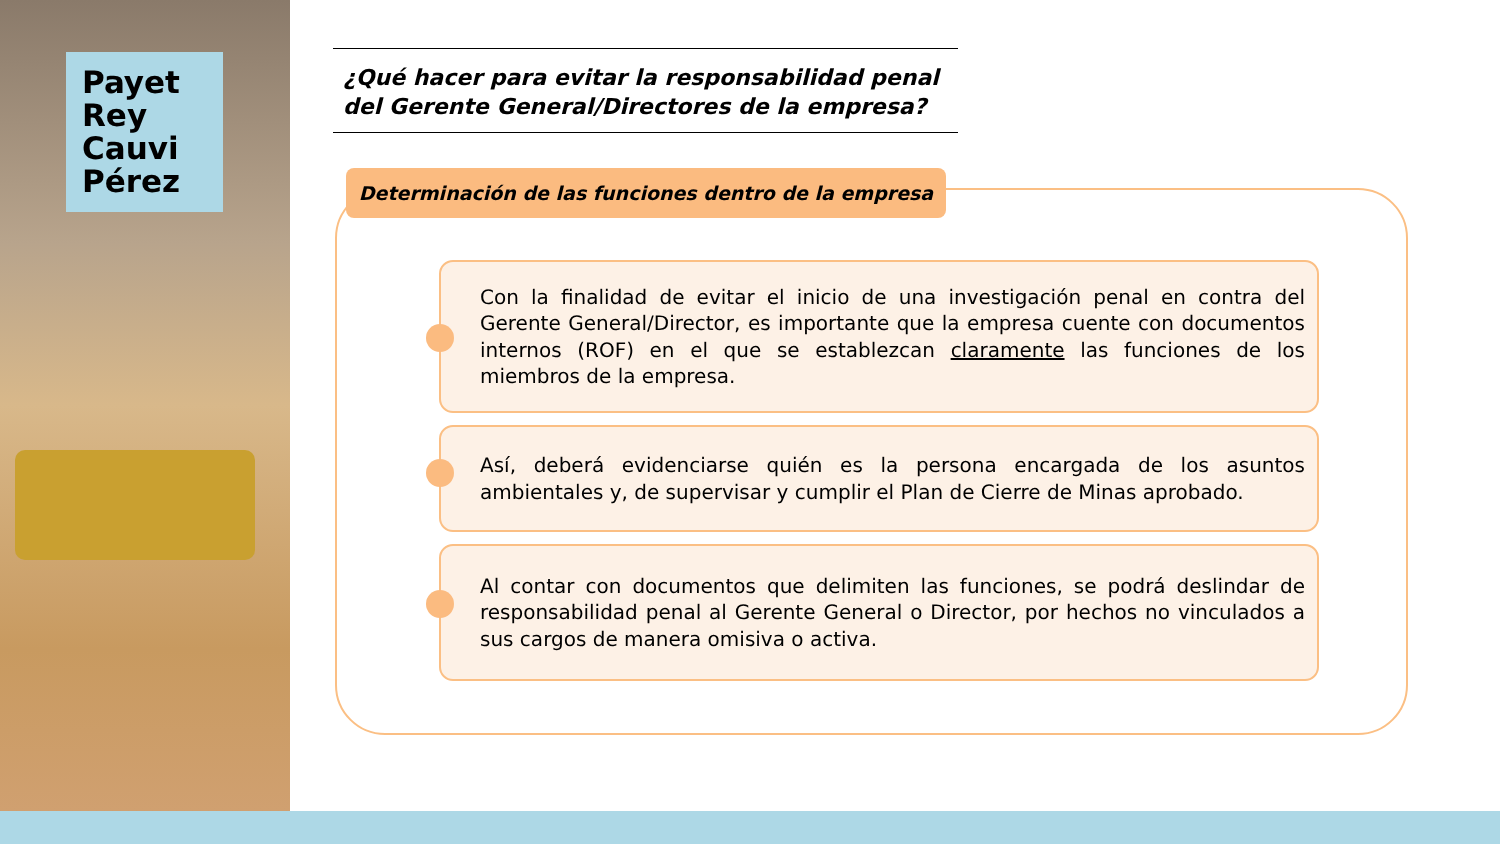Payet
Rey
Cauvi
Pérez
¿Qué hacer para evitar la responsabilidad penal del Gerente General/Directores de la empresa?
Determinación de las funciones dentro de la empresa
Con la finalidad de evitar el inicio de una investigación penal en contra del Gerente General/Director, es importante que la empresa cuente con documentos internos (ROF) en el que se establezcan claramente las funciones de los miembros de la empresa.
Así, deberá evidenciarse quién es la persona encargada de los asuntos ambientales y, de supervisar y cumplir el Plan de Cierre de Minas aprobado.
Al contar con documentos que delimiten las funciones, se podrá deslindar de responsabilidad penal al Gerente General o Director, por hechos no vinculados a sus cargos de manera omisiva o activa.